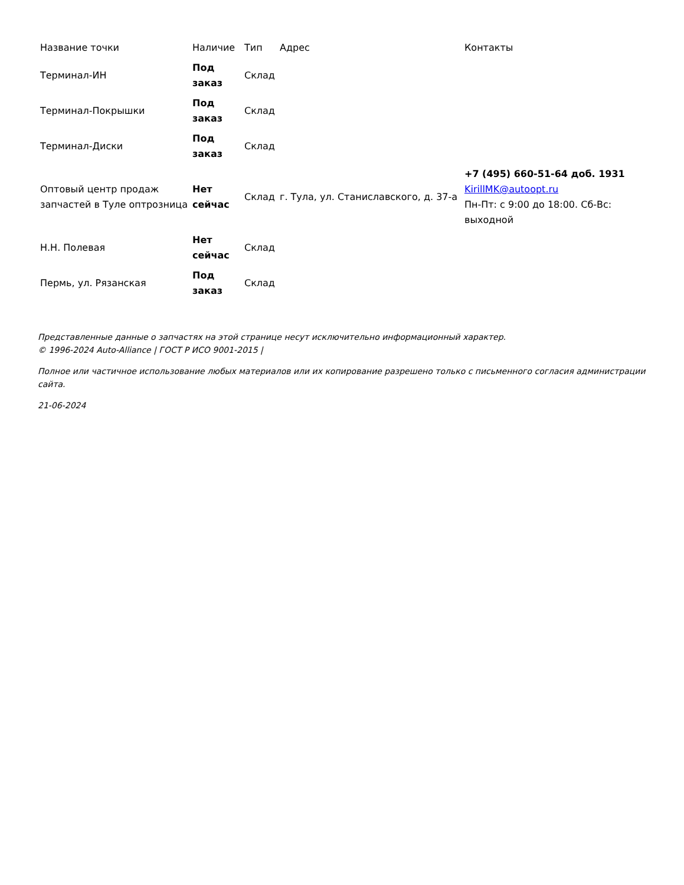| Название точки | Наличие | Тип | Адрес | Контакты |
| --- | --- | --- | --- | --- |
| Терминал-ИН | Под заказ | Склад | | |
| Терминал-Покрышки | Под заказ | Склад | | |
| Терминал-Диски | Под заказ | Склад | | |
| Оптовый центр продаж запчастей в Туле оптрозница | Нет сейчас | Склад | г. Тула, ул. Станиславского, д. 37-а | +7 (495) 660-51-64 доб. 1931 KirillMK@autoopt.ru Пн-Пт: с 9:00 до 18:00. Сб-Вс: выходной |
| Н.Н. Полевая | Нет сейчас | Склад | | |
| Пермь, ул. Рязанская | Под заказ | Склад | | |
Представленные данные о запчастях на этой странице несут исключительно информационный характер.
© 1996-2024 Auto-Alliance | ГОСТ Р ИСО 9001-2015 |
Полное или частичное использование любых материалов или их копирование разрешено только с письменного согласия администрации сайта.
21-06-2024